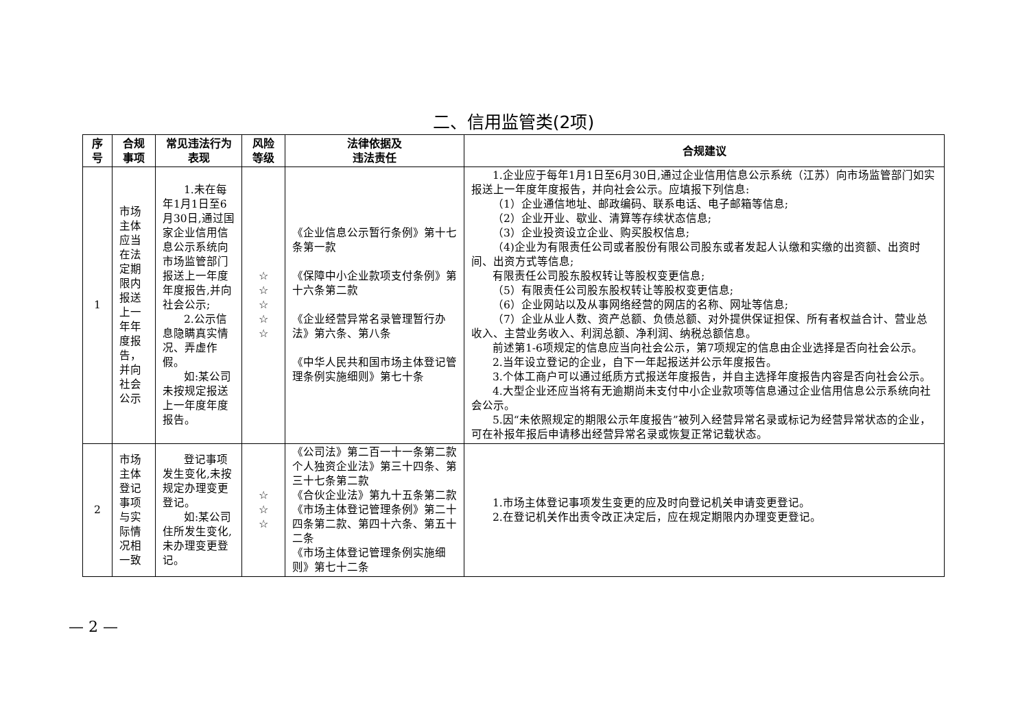二、信用监管类(2项)
| 序号 | 合规事项 | 常见违法行为表现 | 风险等级 | 法律依据及 违法责任 | 合规建议 |
| --- | --- | --- | --- | --- | --- |
| 1 | 市场主体应当在法定期限内报送上一年年度报告，并向社会公示 | 1.未在每年1月1日至6月30日,通过国家企业信用信息公示系统向市场监管部门报送上一年度年度报告,并向社会公示; 2.公示信息隐瞒真实情况、弄虚作假。 如:某公司未按规定报送上一年度年度报告。 | ☆ ☆ ☆ ☆ ☆ | 《企业信息公示暂行条例》第十七条第一款 《保障中小企业款项支付条例》第十六条第二款 《企业经营异常名录管理暂行办法》第六条、第八条 《中华人民共和国市场主体登记管理条例实施细则》第七十条 | 1.企业应于每年1月1日至6月30日,通过企业信用信息公示系统（江苏）向市场监管部门如实报送上一年度年度报告，并向社会公示。应填报下列信息: （1）企业通信地址、邮政编码、联系电话、电子邮箱等信息; （2）企业开业、歇业、清算等存续状态信息; （3）企业投资设立企业、购买股权信息; （4)企业为有限责任公司或者股份有限公司股东或者发起人认缴和实缴的出资额、出资时间、出资方式等信息; 有限责任公司股东股权转让等股权变更信息; （5）有限责任公司股东股权转让等股权变更信息; （6）企业网站以及从事网络经营的网店的名称、网址等信息; （7）企业从业人数、资产总额、负债总额、对外提供保证担保、所有者权益合计、营业总收入、主营业务收入、利润总额、净利润、纳税总额信息。 前述第1-6项规定的信息应当向社会公示，第7项规定的信息由企业选择是否向社会公示。 2.当年设立登记的企业，自下一年起报送并公示年度报告。 3.个体工商户可以通过纸质方式报送年度报告，并自主选择年度报告内容是否向社会公示。 4.大型企业还应当将有无逾期尚未支付中小企业款项等信息通过企业信用信息公示系统向社会公示。 5.因“未依照规定的期限公示年度报告”被列入经营异常名录或标记为经营异常状态的企业， 可在补报年报后申请移出经营异常名录或恢复正常记载状态。 |
| 2 | 市场主体登记事项与实际情况相一致 | 登记事项发生变化,未按规定办理变更登记。 如:某公司住所发生变化,未办理变更登记。 | ☆ ☆ ☆ | 《公司法》第二百一十一条第二款 个人独资企业法》第三十四条、第三十七条第二款 《合伙企业法》第九十五条第二款 《市场主体登记管理条例》第二十四条第二款、第四十六条、第五十二条 《市场主体登记管理条例实施细则》第七十二条 | 1.市场主体登记事项发生变更的应及时向登记机关申请变更登记。 2.在登记机关作出责令改正决定后，应在规定期限内办理变更登记。 |
— 2 —